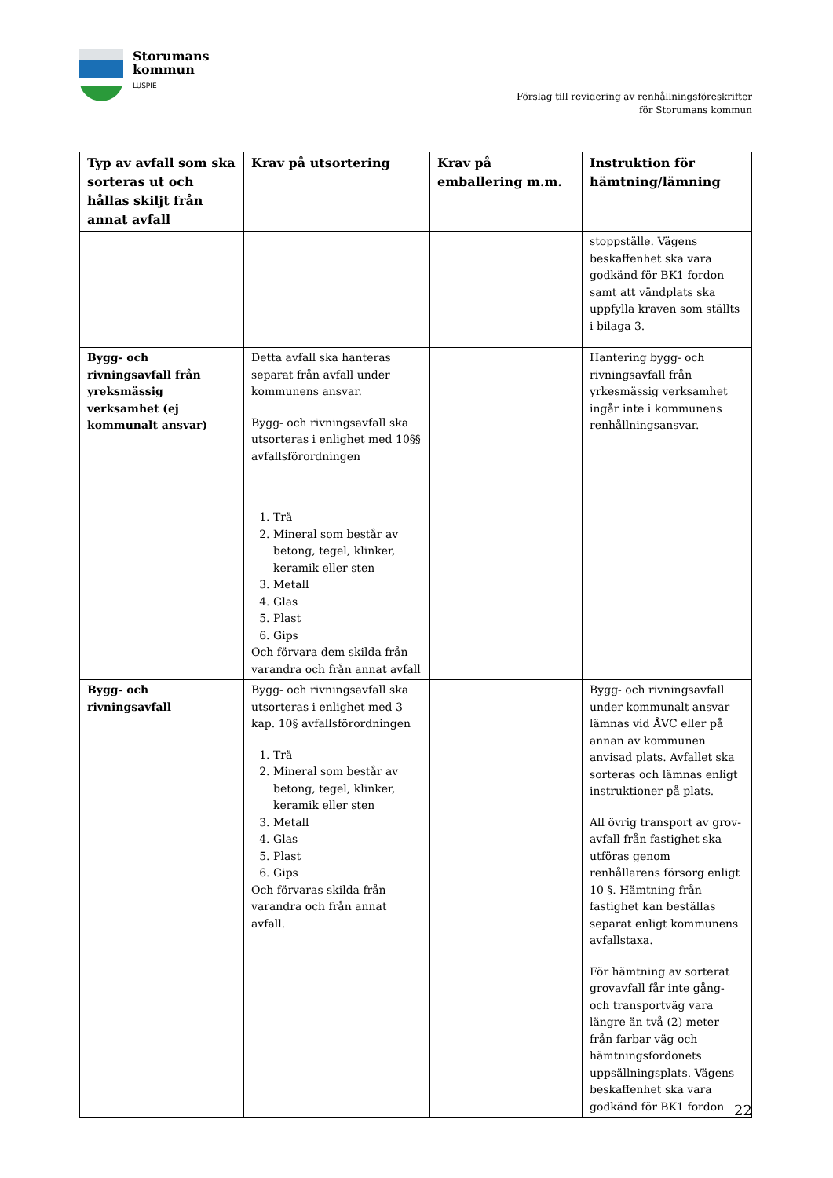Storumans
kommun
LUSPIE
Förslag till revidering av renhållningsföreskrifter
för Storumans kommun
| Typ av avfall som ska sorteras ut och hållas skiljt från annat avfall | Krav på utsortering | Krav på emballering m.m. | Instruktion för hämtning/lämning |
| --- | --- | --- | --- |
| | | | stoppställe. Vägens beskaffenhet ska vara godkänd för BK1 fordon samt att vändplats ska uppfylla kraven som ställts i bilaga 3. |
| Bygg- och rivningsavfall från yreksmässig verksamhet (ej kommunalt ansvar) | Detta avfall ska hanteras separat från avfall under kommunens ansvar. Bygg- och rivningsavfall ska utsorteras i enlighet med 10§§ avfallsförordningen 1. Trä 2. Mineral som består av betong, tegel, klinker, keramik eller sten 3. Metall 4. Glas 5. Plast 6. Gips Och förvara dem skilda från varandra och från annat avfall | | Hantering bygg- och rivningsavfall från yrkesmässig verksamhet ingår inte i kommunens renhållningsansvar. |
| Bygg- och rivningsavfall | Bygg- och rivningsavfall ska utsorteras i enlighet med 3 kap. 10§ avfallsförordningen 1. Trä 2. Mineral som består av betong, tegel, klinker, keramik eller sten 3. Metall 4. Glas 5. Plast 6. Gips Och förvaras skilda från varandra och från annat avfall. | | Bygg- och rivningsavfall under kommunalt ansvar lämnas vid ÅVC eller på annan av kommunen anvisad plats. Avfallet ska sorteras och lämnas enligt instruktioner på plats. All övrig transport av grov-avfall från fastighet ska utföras genom renhållarens försorg enligt 10 §. Hämtning från fastighet kan beställas separat enligt kommunens avfallstaxa. För hämtning av sorterat grovavfall får inte gång- och transportväg vara längre än två (2) meter från farbar väg och hämtningsfordonets uppsällningsplats. Vägens beskaffenhet ska vara godkänd för BK1 fordon |
22